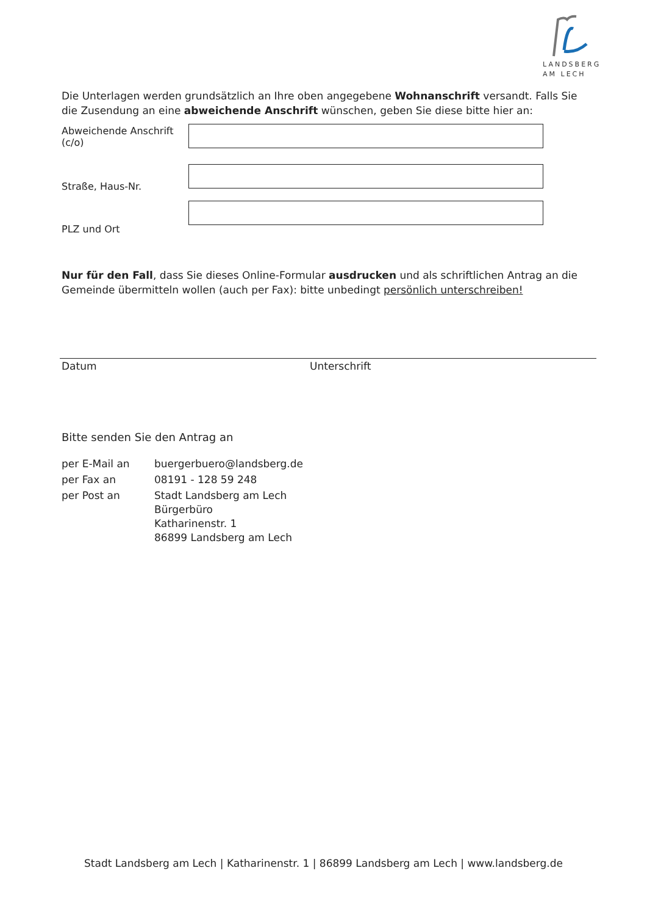LANDSBERG
AM LECH
Die Unterlagen werden grundsätzlich an Ihre oben angegebene Wohnanschrift versandt. Falls Sie die Zusendung an eine abweichende Anschrift wünschen, geben Sie diese bitte hier an:
Abweichende Anschrift (c/o)
Straße, Haus-Nr.
PLZ und Ort
Nur für den Fall, dass Sie dieses Online-Formular ausdrucken und als schriftlichen Antrag an die Gemeinde übermitteln wollen (auch per Fax): bitte unbedingt persönlich unterschreiben!
Datum Unterschrift
Bitte senden Sie den Antrag an
| per E-Mail an | buergerbuero@landsberg.de |
| per Fax an | 08191 - 128 59 248 |
| per Post an | Stadt Landsberg am Lech Bürgerbüro Katharinenstr. 1 86899 Landsberg am Lech |
Stadt Landsberg am Lech | Katharinenstr. 1 | 86899 Landsberg am Lech | www.landsberg.de